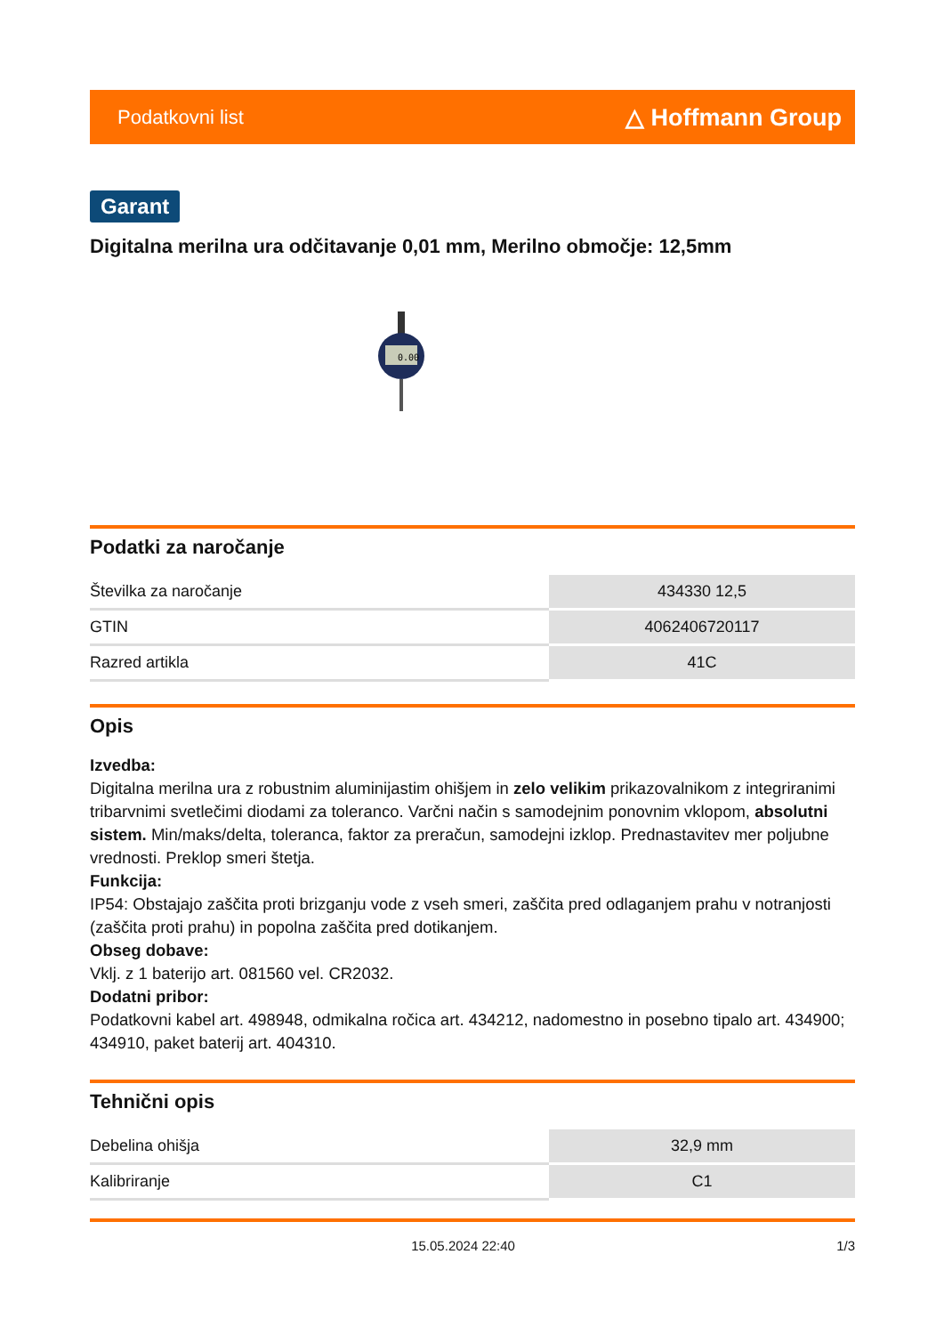Podatkovni list △ Hoffmann Group
Garant
Digitalna merilna ura odčitavanje 0,01 mm, Merilno območje: 12,5mm
0.00
Podatki za naročanje
| Številka za naročanje | 434330 12,5 |
| GTIN | 4062406720117 |
| Razred artikla | 41C |
Opis
Izvedba:
Digitalna merilna ura z robustnim aluminijastim ohišjem in zelo velikim prikazovalnikom z integriranimi tribarvnimi svetlečimi diodami za toleranco. Varčni način s samodejnim ponovnim vklopom, absolutni sistem. Min/maks/delta, toleranca, faktor za preračun, samodejni izklop. Prednastavitev mer poljubne vrednosti. Preklop smeri štetja.
Funkcija:
IP54: Obstajajo zaščita proti brizganju vode z vseh smeri, zaščita pred odlaganjem prahu v notranjosti (zaščita proti prahu) in popolna zaščita pred dotikanjem.
Obseg dobave:
Vklj. z 1 baterijo art. 081560 vel. CR2032.
Dodatni pribor:
Podatkovni kabel art. 498948, odmikalna ročica art. 434212, nadomestno in posebno tipalo art. 434900; 434910, paket baterij art. 404310.
Tehnični opis
| Debelina ohišja | 32,9 mm |
| Kalibriranje | C1 |
15.05.2024 22:40 1/3